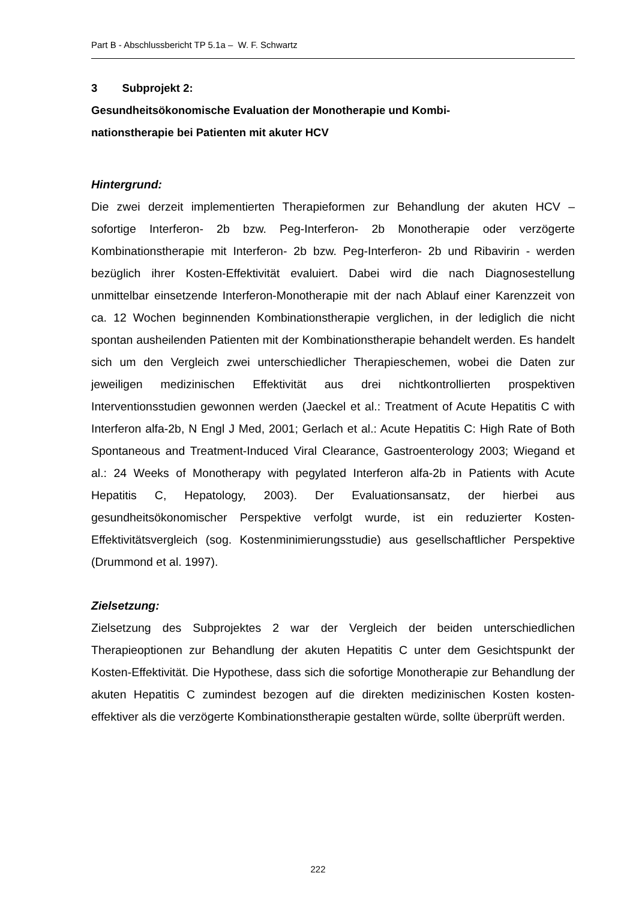Part B - Abschlussbericht TP 5.1a – W. F. Schwartz
3 Subprojekt 2:
Gesundheitsökonomische Evaluation der Monotherapie und Kombi-
nationstherapie bei Patienten mit akuter HCV
Hintergrund:
Die zwei derzeit implementierten Therapieformen zur Behandlung der akuten HCV – sofortige Interferon- 2b bzw. Peg-Interferon- 2b Monotherapie oder verzögerte Kombinationstherapie mit Interferon- 2b bzw. Peg-Interferon- 2b und Ribavirin - werden bezüglich ihrer Kosten-Effektivität evaluiert. Dabei wird die nach Diagnosestellung unmittelbar einsetzende Interferon-Monotherapie mit der nach Ablauf einer Karenzzeit von ca. 12 Wochen beginnenden Kombinationstherapie verglichen, in der lediglich die nicht spontan ausheilenden Patienten mit der Kombinationstherapie behandelt werden. Es handelt sich um den Vergleich zwei unterschiedlicher Therapieschemen, wobei die Daten zur jeweiligen medizinischen Effektivität aus drei nichtkontrollierten prospektiven Interventionsstudien gewonnen werden (Jaeckel et al.: Treatment of Acute Hepatitis C with Interferon alfa-2b, N Engl J Med, 2001; Gerlach et al.: Acute Hepatitis C: High Rate of Both Spontaneous and Treatment-Induced Viral Clearance, Gastroenterology 2003; Wiegand et al.: 24 Weeks of Monotherapy with pegylated Interferon alfa-2b in Patients with Acute Hepatitis C, Hepatology, 2003). Der Evaluationsansatz, der hierbei aus gesundheitsökonomischer Perspektive verfolgt wurde, ist ein reduzierter Kosten-Effektivitätsvergleich (sog. Kostenminimierungsstudie) aus gesellschaftlicher Perspektive (Drummond et al. 1997).
Zielsetzung:
Zielsetzung des Subprojektes 2 war der Vergleich der beiden unterschiedlichen Therapieoptionen zur Behandlung der akuten Hepatitis C unter dem Gesichtspunkt der Kosten-Effektivität. Die Hypothese, dass sich die sofortige Monotherapie zur Behandlung der akuten Hepatitis C zumindest bezogen auf die direkten medizinischen Kosten kosten-effektiver als die verzögerte Kombinationstherapie gestalten würde, sollte überprüft werden.
222